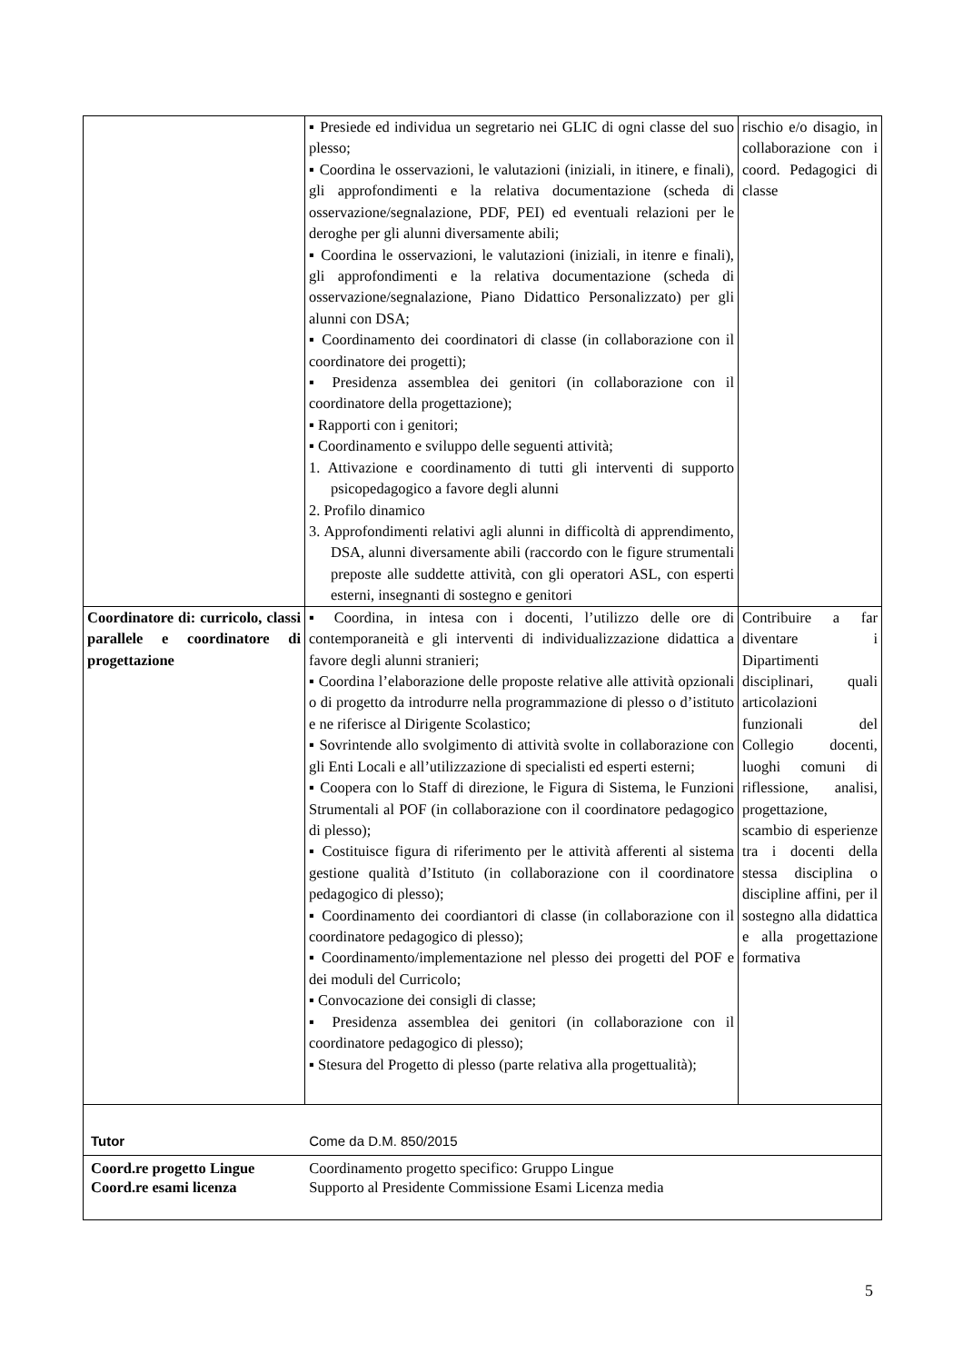| | ▪ Presiede ed individua un segretario nei GLIC di ogni classe del suo plesso; ▪ Coordina le osservazioni, le valutazioni (iniziali, in itinere, e finali), gli approfondimenti e la relativa documentazione (scheda di osservazione/segnalazione, PDF, PEI) ed eventuali relazioni per le deroghe per gli alunni diversamente abili; ▪ Coordina le osservazioni, le valutazioni (iniziali, in itenre e finali), gli approfondimenti e la relativa documentazione (scheda di osservazione/segnalazione, Piano Didattico Personalizzato) per gli alunni con DSA; ▪ Coordinamento dei coordinatori di classe (in collaborazione con il coordinatore dei progetti); ▪ Presidenza assemblea dei genitori (in collaborazione con il coordinatore della progettazione); ▪ Rapporti con i genitori; ▪ Coordinamento e sviluppo delle seguenti attività; 1. Attivazione e coordinamento di tutti gli interventi di supporto psicopedagogico a favore degli alunni 2. Profilo dinamico 3. Approfondimenti relativi agli alunni in difficoltà di apprendimento, DSA, alunni diversamente abili (raccordo con le figure strumentali preposte alle suddette attività, con gli operatori ASL, con esperti esterni, insegnanti di sostegno e genitori | rischio e/o disagio, in collaborazione con i coord. Pedagogici di classe |
| Coordinatore di: curricolo, classi parallele e coordinatore di progettazione | ▪ Coordina, in intesa con i docenti, l’utilizzo delle ore di contemporaneità e gli interventi di individualizzazione didattica a favore degli alunni stranieri; ▪ Coordina l’elaborazione delle proposte relative alle attività opzionali o di progetto da introdurre nella programmazione di plesso o d’istituto e ne riferisce al Dirigente Scolastico; ▪ Sovrintende allo svolgimento di attività svolte in collaborazione con gli Enti Locali e all’utilizzazione di specialisti ed esperti esterni; ▪ Coopera con lo Staff di direzione, le Figura di Sistema, le Funzioni Strumentali al POF (in collaborazione con il coordinatore pedagogico di plesso); ▪ Costituisce figura di riferimento per le attività afferenti al sistema gestione qualità d’Istituto (in collaborazione con il coordinatore pedagogico di plesso); ▪ Coordinamento dei coordiantori di classe (in collaborazione con il coordinatore pedagogico di plesso); ▪ Coordinamento/implementazione nel plesso dei progetti del POF e dei moduli del Curricolo; ▪ Convocazione dei consigli di classe; ▪ Presidenza assemblea dei genitori (in collaborazione con il coordinatore pedagogico di plesso); ▪ Stesura del Progetto di plesso (parte relativa alla progettualità); | Contribuire a far diventare i Dipartimenti disciplinari, quali articolazioni funzionali del Collegio docenti, luoghi comuni di riflessione, analisi, progettazione, scambio di esperienze tra i docenti della stessa disciplina o discipline affini, per il sostegno alla didattica e alla progettazione formativa |
| Tutor Come da D.M. 850/2015 | | |
| Coord.re progetto Lingue Coordinamento progetto specifico: Gruppo Lingue Coord.re esami licenza Supporto al Presidente Commissione Esami Licenza media | | |
5